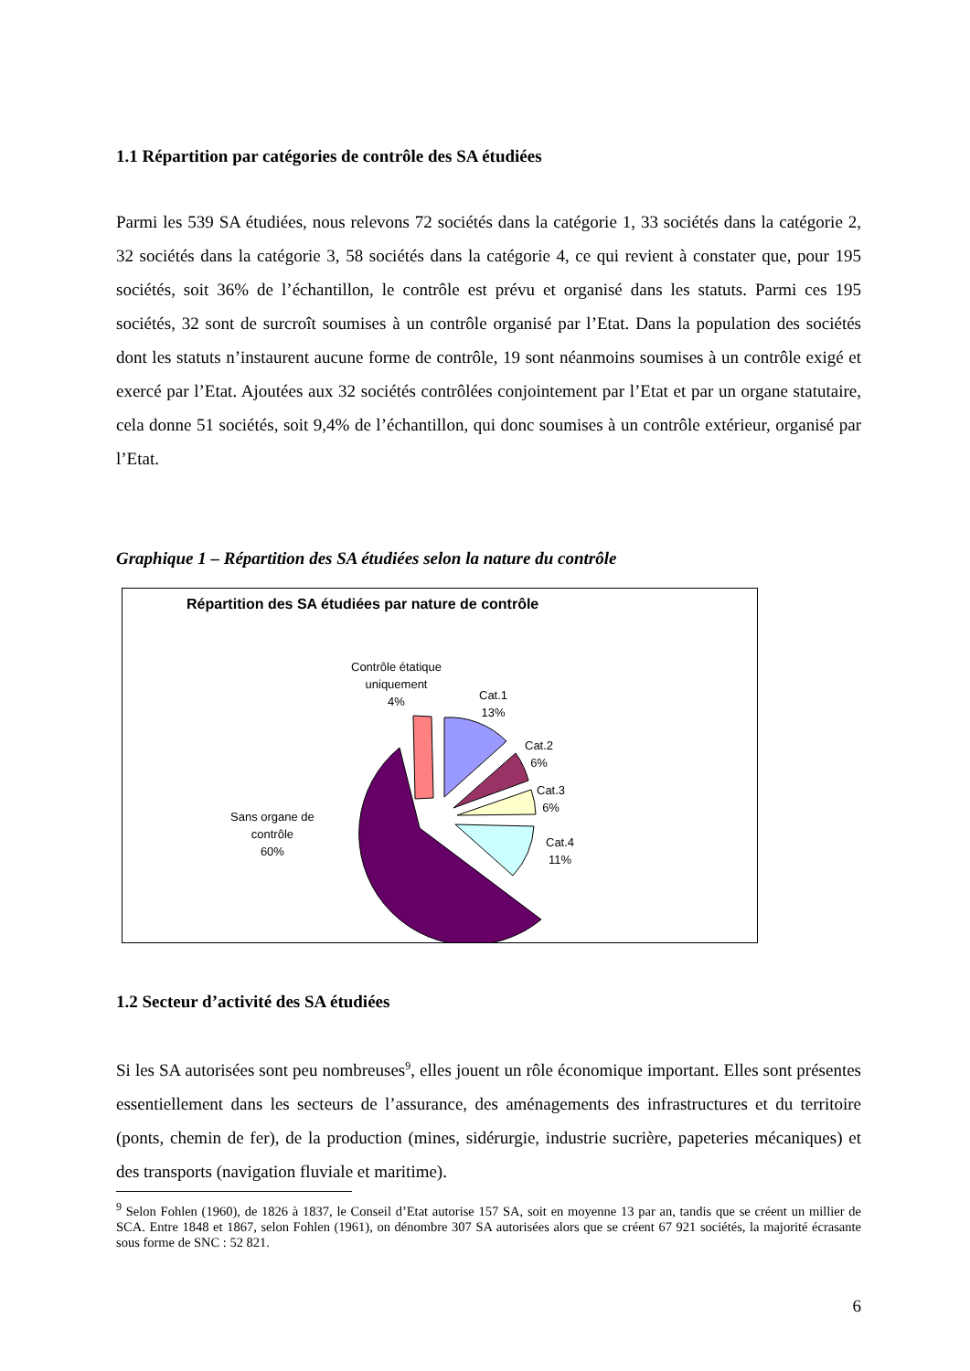1.1 Répartition par catégories de contrôle des SA étudiées
Parmi les 539 SA étudiées, nous relevons 72 sociétés dans la catégorie 1, 33 sociétés dans la catégorie 2, 32 sociétés dans la catégorie 3, 58 sociétés dans la catégorie 4, ce qui revient à constater que, pour 195 sociétés, soit 36% de l’échantillon, le contrôle est prévu et organisé dans les statuts. Parmi ces 195 sociétés, 32 sont de surcroît soumises à un contrôle organisé par l’Etat. Dans la population des sociétés dont les statuts n’instaurent aucune forme de contrôle, 19 sont néanmoins soumises à un contrôle exigé et exercé par l’Etat. Ajoutées aux 32 sociétés contrôlées conjointement par l’Etat et par un organe statutaire, cela donne 51 sociétés, soit 9,4% de l’échantillon, qui donc soumises à un contrôle extérieur, organisé par l’Etat.
Graphique 1 – Répartition des SA étudiées selon la nature du contrôle
Répartition des SA étudiées par nature de contrôle
Contrôle étatique
uniquement
4%
Cat.1
13%
Cat.2
6%
Cat.3
6%
Cat.4
11%
Sans organe de
contrôle
60%
1.2 Secteur d’activité des SA étudiées
Si les SA autorisées sont peu nombreuses<sup>9</sup>, elles jouent un rôle économique important. Elles sont présentes essentiellement dans les secteurs de l’assurance, des aménagements des infrastructures et du territoire (ponts, chemin de fer), de la production (mines, sidérurgie, industrie sucrière, papeteries mécaniques) et des transports (navigation fluviale et maritime).
<sup>9</sup> Selon Fohlen (1960), de 1826 à 1837, le Conseil d’Etat autorise 157 SA, soit en moyenne 13 par an, tandis que se créent un millier de SCA. Entre 1848 et 1867, selon Fohlen (1961), on dénombre 307 SA autorisées alors que se créent 67 921 sociétés, la majorité écrasante sous forme de SNC : 52 821.
6